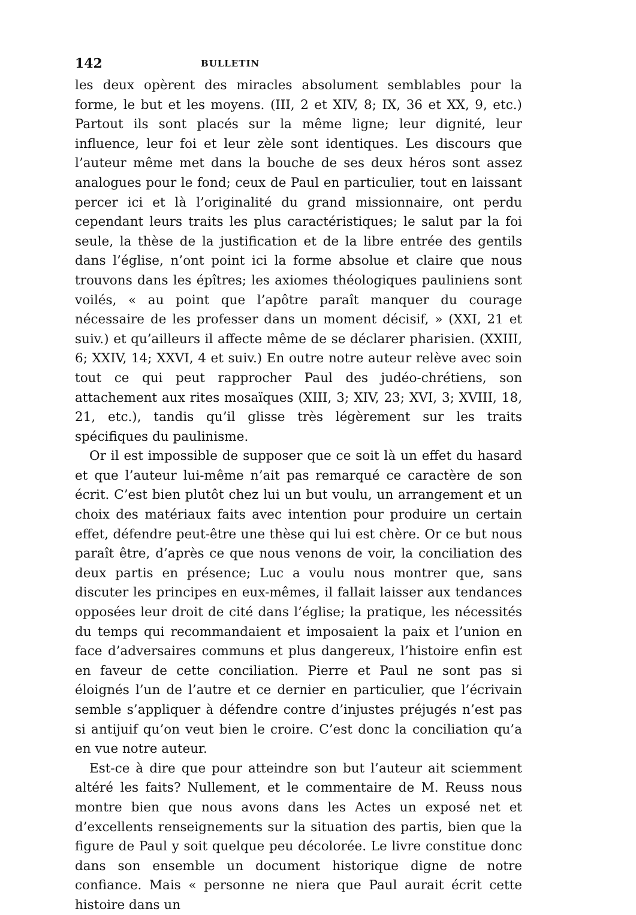142 BULLETIN
les deux opèrent des miracles absolument semblables pour la forme, le but et les moyens. (III, 2 et XIV, 8; IX, 36 et XX, 9, etc.) Partout ils sont placés sur la même ligne; leur dignité, leur influence, leur foi et leur zèle sont identiques. Les discours que l’auteur même met dans la bouche de ses deux héros sont assez analogues pour le fond; ceux de Paul en particulier, tout en laissant percer ici et là l’originalité du grand missionnaire, ont perdu cependant leurs traits les plus caractéristiques; le salut par la foi seule, la thèse de la justification et de la libre entrée des gentils dans l’église, n’ont point ici la forme absolue et claire que nous trouvons dans les épîtres; les axiomes théologiques pauliniens sont voilés, « au point que l’apôtre paraît manquer du courage nécessaire de les professer dans un moment décisif, » (XXI, 21 et suiv.) et qu’ailleurs il affecte même de se déclarer pharisien. (XXIII, 6; XXIV, 14; XXVI, 4 et suiv.) En outre notre auteur relève avec soin tout ce qui peut rapprocher Paul des judéo-chrétiens, son attachement aux rites mosaïques (XIII, 3; XIV, 23; XVI, 3; XVIII, 18, 21, etc.), tandis qu’il glisse très légèrement sur les traits spécifiques du paulinisme.
Or il est impossible de supposer que ce soit là un effet du hasard et que l’auteur lui-même n’ait pas remarqué ce caractère de son écrit. C’est bien plutôt chez lui un but voulu, un arrangement et un choix des matériaux faits avec intention pour produire un certain effet, défendre peut-être une thèse qui lui est chère. Or ce but nous paraît être, d’après ce que nous venons de voir, la conciliation des deux partis en présence; Luc a voulu nous montrer que, sans discuter les principes en eux-mêmes, il fallait laisser aux tendances opposées leur droit de cité dans l’église; la pratique, les nécessités du temps qui recommandaient et imposaient la paix et l’union en face d’adversaires communs et plus dangereux, l’histoire enfin est en faveur de cette conciliation. Pierre et Paul ne sont pas si éloignés l’un de l’autre et ce dernier en particulier, que l’écrivain semble s’appliquer à défendre contre d’injustes préjugés n’est pas si antijuif qu’on veut bien le croire. C’est donc la conciliation qu’a en vue notre auteur.
Est-ce à dire que pour atteindre son but l’auteur ait sciemment altéré les faits? Nullement, et le commentaire de M. Reuss nous montre bien que nous avons dans les Actes un exposé net et d’excellents renseignements sur la situation des partis, bien que la figure de Paul y soit quelque peu décolorée. Le livre constitue donc dans son ensemble un document historique digne de notre confiance. Mais « personne ne niera que Paul aurait écrit cette histoire dans un